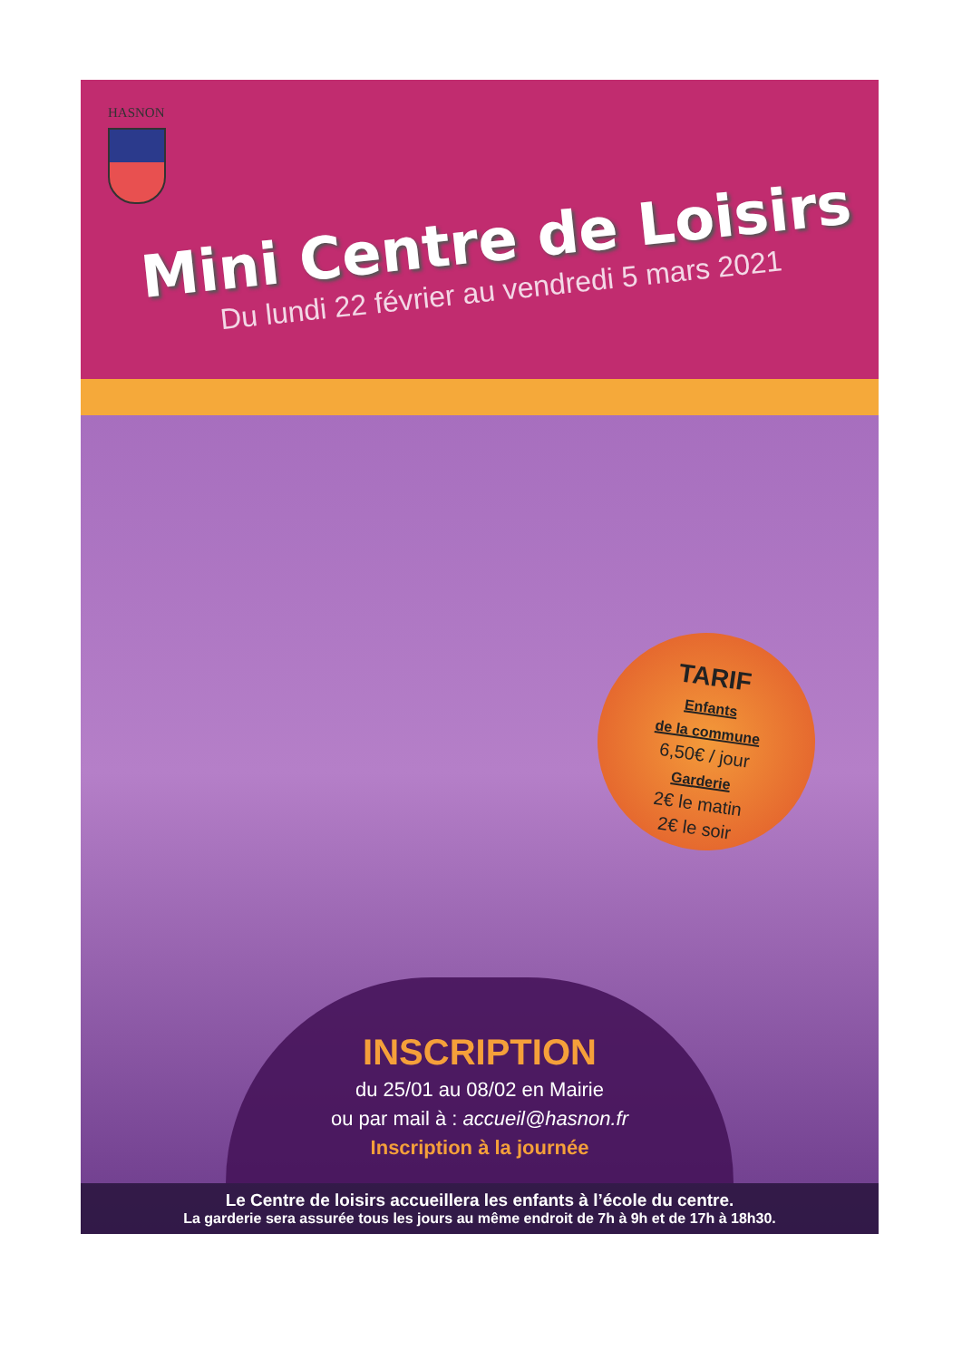HASNON
Mini Centre de Loisirs
Du lundi 22 février au vendredi 5 mars 2021
TARIF
Enfants
de la commune
6,50€ / jour
Garderie
2€ le matin
2€ le soir
INSCRIPTION
du 25/01 au 08/02 en Mairie
ou par mail à : accueil@hasnon.fr
Inscription à la journée
Le Centre de loisirs accueillera les enfants à l’école du centre.
La garderie sera assurée tous les jours au même endroit de 7h à 9h et de 17h à 18h30.